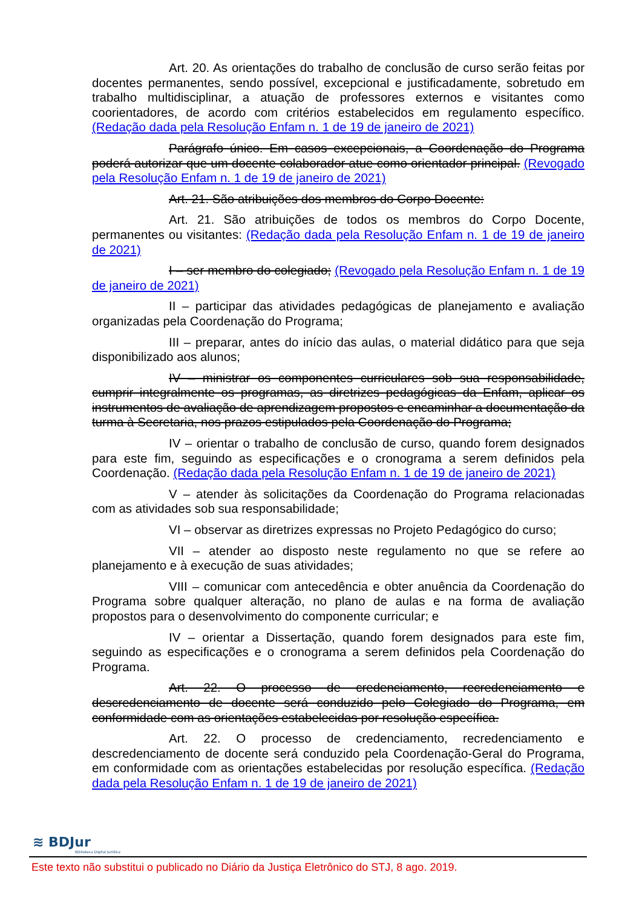Art. 20. As orientações do trabalho de conclusão de curso serão feitas por docentes permanentes, sendo possível, excepcional e justificadamente, sobretudo em trabalho multidisciplinar, a atuação de professores externos e visitantes como coorientadores, de acordo com critérios estabelecidos em regulamento específico. (Redação dada pela Resolução Enfam n. 1 de 19 de janeiro de 2021)
Parágrafo único. Em casos excepcionais, a Coordenação do Programa poderá autorizar que um docente colaborador atue como orientador principal. (Revogado pela Resolução Enfam n. 1 de 19 de janeiro de 2021)
Art. 21. São atribuições dos membros do Corpo Docente:
Art. 21. São atribuições de todos os membros do Corpo Docente, permanentes ou visitantes: (Redação dada pela Resolução Enfam n. 1 de 19 de janeiro de 2021)
I – ser membro do colegiado; (Revogado pela Resolução Enfam n. 1 de 19 de janeiro de 2021)
II – participar das atividades pedagógicas de planejamento e avaliação organizadas pela Coordenação do Programa;
III – preparar, antes do início das aulas, o material didático para que seja disponibilizado aos alunos;
IV – ministrar os componentes curriculares sob sua responsabilidade, cumprir integralmente os programas, as diretrizes pedagógicas da Enfam, aplicar os instrumentos de avaliação de aprendizagem propostos e encaminhar a documentação da turma à Secretaria, nos prazos estipulados pela Coordenação do Programa;
IV – orientar o trabalho de conclusão de curso, quando forem designados para este fim, seguindo as especificações e o cronograma a serem definidos pela Coordenação. (Redação dada pela Resolução Enfam n. 1 de 19 de janeiro de 2021)
V – atender às solicitações da Coordenação do Programa relacionadas com as atividades sob sua responsabilidade;
VI – observar as diretrizes expressas no Projeto Pedagógico do curso;
VII – atender ao disposto neste regulamento no que se refere ao planejamento e à execução de suas atividades;
VIII – comunicar com antecedência e obter anuência da Coordenação do Programa sobre qualquer alteração, no plano de aulas e na forma de avaliação propostos para o desenvolvimento do componente curricular; e
IV – orientar a Dissertação, quando forem designados para este fim, seguindo as especificações e o cronograma a serem definidos pela Coordenação do Programa.
Art. 22. O processo de credenciamento, recredenciamento e descredenciamento de docente será conduzido pelo Colegiado do Programa, em conformidade com as orientações estabelecidas por resolução específica.
Art. 22. O processo de credenciamento, recredenciamento e descredenciamento de docente será conduzido pela Coordenação-Geral do Programa, em conformidade com as orientações estabelecidas por resolução específica. (Redação dada pela Resolução Enfam n. 1 de 19 de janeiro de 2021)
≋ BDJur
Biblioteca Digital Jurídica
Este texto não substitui o publicado no Diário da Justiça Eletrônico do STJ, 8 ago. 2019.